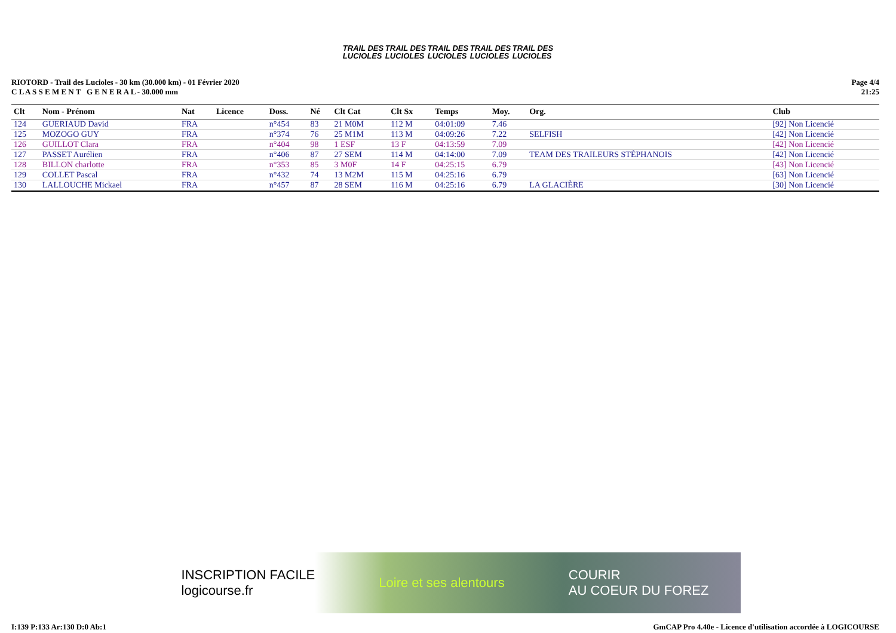TRAIL DES
LUCIOLES TRAIL DES
LUCIOLES TRAIL DES
LUCIOLES TRAIL DES
LUCIOLES TRAIL DES
LUCIOLES
RIOTORD - Trail des Lucioles - 30 km (30.000 km) - 01 Février 2020
C L A S S E M E N T G E N E R A L - 30.000 mm
Page 4/4
21:25
| Clt | Nom - Prénom | Nat | Licence | Doss. | Né | Clt Cat | Clt Sx | Temps | Moy. | Org. | Club |
| --- | --- | --- | --- | --- | --- | --- | --- | --- | --- | --- | --- |
| 124 | GUERIAUD David | FRA | | n°454 | 83 | 21 M0M | 112 M | 04:01:09 | 7.46 | | [92] Non Licencié |
| 125 | MOZOGO GUY | FRA | | n°374 | 76 | 25 M1M | 113 M | 04:09:26 | 7.22 | SELFISH | [42] Non Licencié |
| 126 | GUILLOT Clara | FRA | | n°404 | 98 | 1 ESF | 13 F | 04:13:59 | 7.09 | | [42] Non Licencié |
| 127 | PASSET Aurélien | FRA | | n°406 | 87 | 27 SEM | 114 M | 04:14:00 | 7.09 | TEAM DES TRAILEURS STÉPHANOIS | [42] Non Licencié |
| 128 | BILLON charlotte | FRA | | n°353 | 85 | 3 M0F | 14 F | 04:25:15 | 6.79 | | [43] Non Licencié |
| 129 | COLLET Pascal | FRA | | n°432 | 74 | 13 M2M | 115 M | 04:25:16 | 6.79 | | [63] Non Licencié |
| 130 | LALLOUCHE Mickael | FRA | | n°457 | 87 | 28 SEM | 116 M | 04:25:16 | 6.79 | LA GLACIÈRE | [30] Non Licencié |
INSCRIPTION FACILE
logicourse.fr Loire et ses alentours COURIR
AU COEUR DU FOREZ
I:139 P:133 Ar:130 D:0 Ab:1 GmCAP Pro 4.40e - Licence d'utilisation accordée à LOGICOURSE